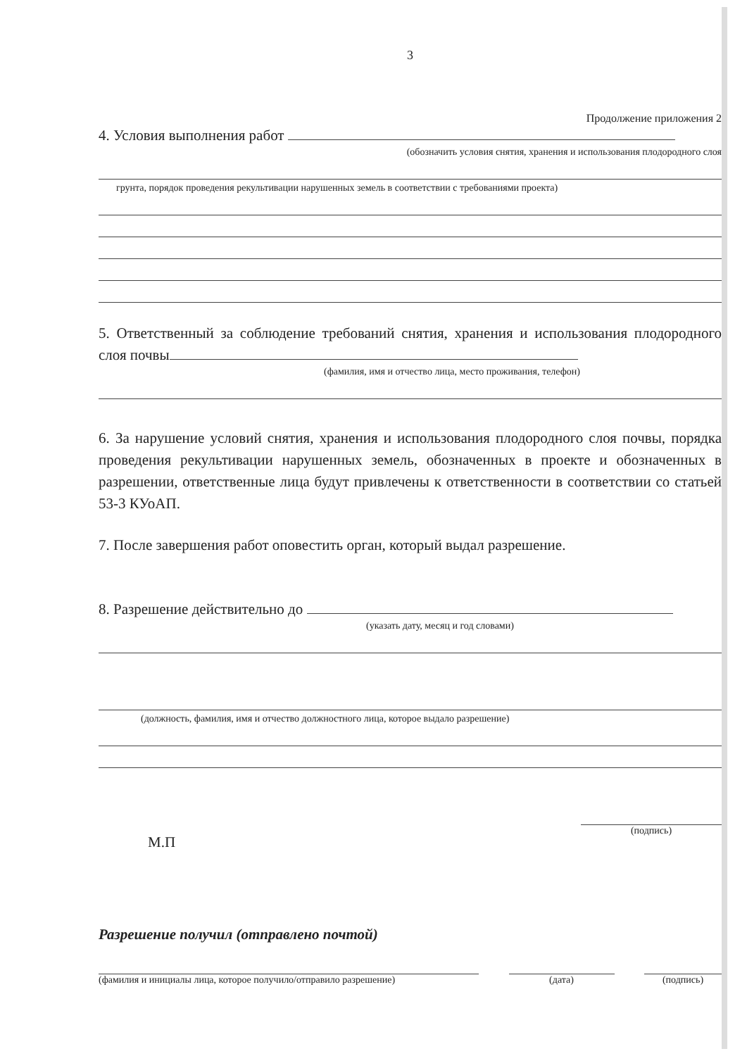3
Продолжение приложения 2
4. Условия выполнения работ
(обозначить условия снятия, хранения и использования плодородного слоя
грунта, порядок проведения рекультивации нарушенных земель в соответствии с требованиями проекта)
5. Ответственный за соблюдение требований снятия, хранения и использования плодородного слоя почвы
(фамилия, имя и отчество лица, место проживания, телефон)
6. За нарушение условий снятия, хранения и использования плодородного слоя почвы, порядка проведения рекультивации нарушенных земель, обозначенных в проекте и обозначенных в разрешении, ответственные лица будут привлечены к ответственности в соответствии со статьей 53-3 КУоАП.
7. После завершения работ оповестить орган, который выдал разрешение.
8. Разрешение действительно до
(указать дату, месяц и год словами)
(должность, фамилия, имя и отчество должностного лица, которое выдало разрешение)
М.П
(подпись)
Разрешение получил (отправлено почтой)
(фамилия и инициалы лица, которое получило/отправило разрешение) (дата) (подпись)